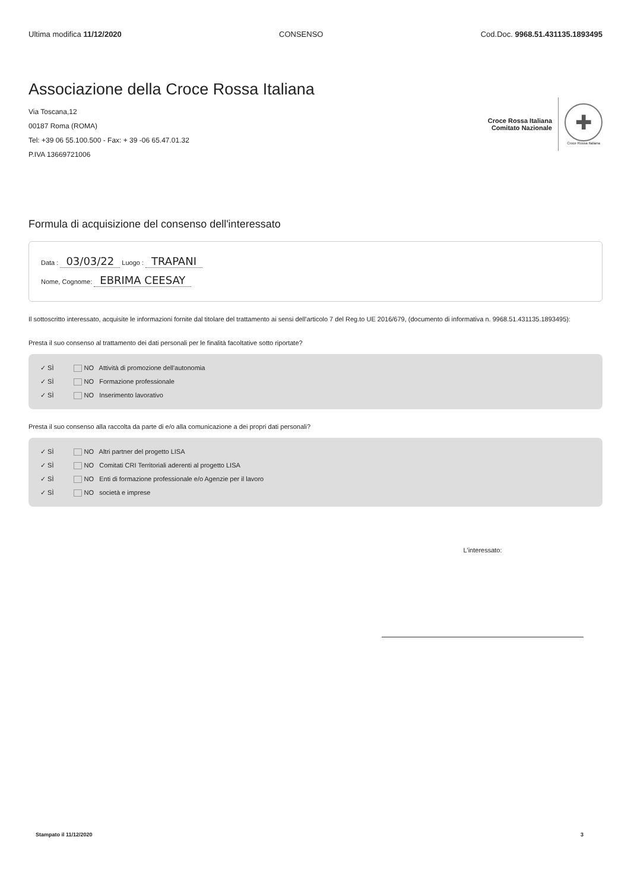Ultima modifica 11/12/2020 CONSENSO Cod.Doc. 9968.51.431135.1893495
Associazione della Croce Rossa Italiana
Via Toscana,12
00187 Roma (ROMA)
Tel: +39 06 55.100.500 - Fax: + 39 -06 65.47.01.32
P.IVA 13669721006
Croce Rossa Italiana
Comitato Nazionale
✚
Croce Rossa Italiana
Formula di acquisizione del consenso dell'interessato
Data : 03/03/22 Luogo : TRAPANI
Nome, Cognome: EBRIMA CEESAY
Il sottoscritto interessato, acquisite le informazioni fornite dal titolare del trattamento ai sensi dell'articolo 7 del Reg.to UE 2016/679, (documento di informativa n. 9968.51.431135.1893495):
Presta il suo consenso al trattamento dei dati personali per le finalità facoltative sotto riportate?
✓ SÌ NO Attività di promozione dell'autonomia
✓ SÌ NO Formazione professionale
✓ SÌ NO Inserimento lavorativo
Presta il suo consenso alla raccolta da parte di e/o alla comunicazione a dei propri dati personali?
✓ SÌ NO Altri partner del progetto LISA
✓ SÌ NO Comitati CRI Territoriali aderenti al progetto LISA
✓ SÌ NO Enti di formazione professionale e/o Agenzie per il lavoro
✓ SÌ NO società e imprese
L'interessato:
Stampato il 11/12/2020 3